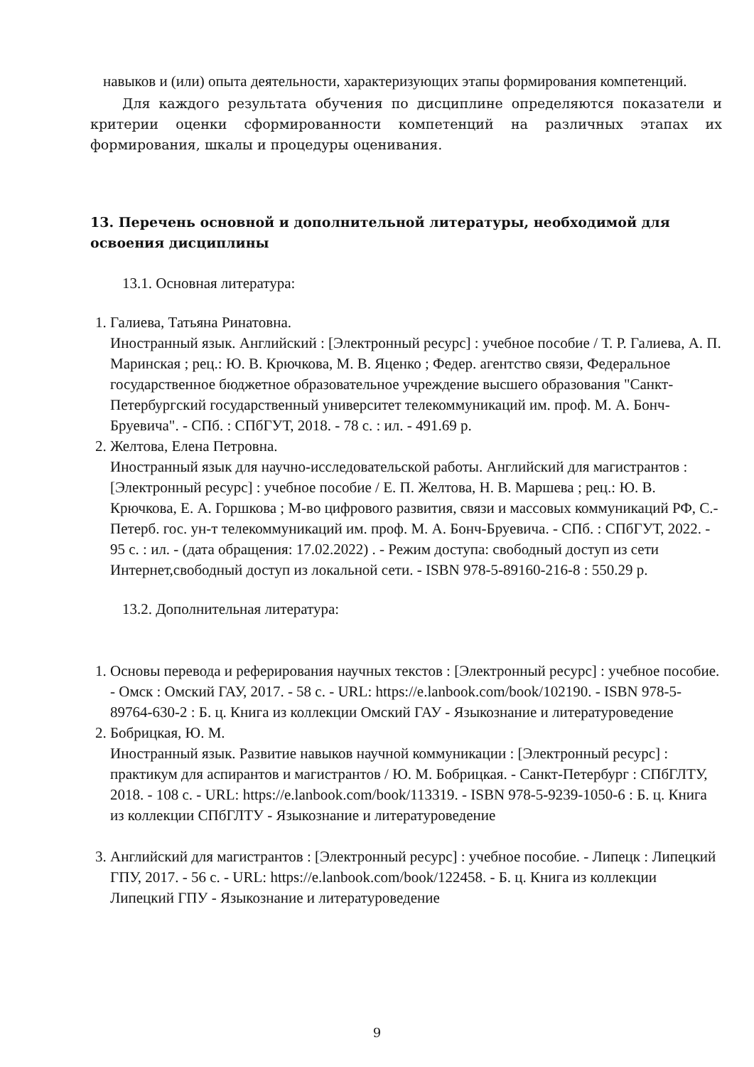навыков и (или) опыта деятельности, характеризующих этапы формирования компетенций.
Для каждого результата обучения по дисциплине определяются показатели и критерии оценки сформированности компетенций на различных этапах их формирования, шкалы и процедуры оценивания.
13. Перечень основной и дополнительной литературы, необходимой для освоения дисциплины
13.1. Основная литература:
1. Галиева, Татьяна Ринатовна.
Иностранный язык. Английский : [Электронный ресурс] : учебное пособие / Т. Р. Галиева, А. П. Маринская ; рец.: Ю. В. Крючкова, М. В. Яценко ; Федер. агентство связи, Федеральное государственное бюджетное образовательное учреждение высшего образования "Санкт-Петербургский государственный университет телекоммуникаций им. проф. М. А. Бонч-Бруевича". - СПб. : СПбГУТ, 2018. - 78 с. : ил. - 491.69 р.
2. Желтова, Елена Петровна.
Иностранный язык для научно-исследовательской работы. Английский для магистрантов : [Электронный ресурс] : учебное пособие / Е. П. Желтова, Н. В. Маршева ; рец.: Ю. В. Крючкова, Е. А. Горшкова ; М-во цифрового развития, связи и массовых коммуникаций РФ, С.-Петерб. гос. ун-т телекоммуникаций им. проф. М. А. Бонч-Бруевича. - СПб. : СПбГУТ, 2022. - 95 с. : ил. - (дата обращения: 17.02.2022) . - Режим доступа: свободный доступ из сети Интернет,свободный доступ из локальной сети. - ISBN 978-5-89160-216-8 : 550.29 р.
13.2. Дополнительная литература:
1. Основы перевода и реферирования научных текстов : [Электронный ресурс] : учебное пособие. - Омск : Омский ГАУ, 2017. - 58 с. - URL: https://e.lanbook.com/book/102190. - ISBN 978-5-89764-630-2 : Б. ц. Книга из коллекции Омский ГАУ - Языкознание и литературоведение
2. Бобрицкая, Ю. М.
Иностранный язык. Развитие навыков научной коммуникации : [Электронный ресурс] : практикум для аспирантов и магистрантов / Ю. М. Бобрицкая. - Санкт-Петербург : СПбГЛТУ, 2018. - 108 с. - URL: https://e.lanbook.com/book/113319. - ISBN 978-5-9239-1050-6 : Б. ц. Книга из коллекции СПбГЛТУ - Языкознание и литературоведение
3. Английский для магистрантов : [Электронный ресурс] : учебное пособие. - Липецк : Липецкий ГПУ, 2017. - 56 с. - URL: https://e.lanbook.com/book/122458. - Б. ц. Книга из коллекции Липецкий ГПУ - Языкознание и литературоведение
9